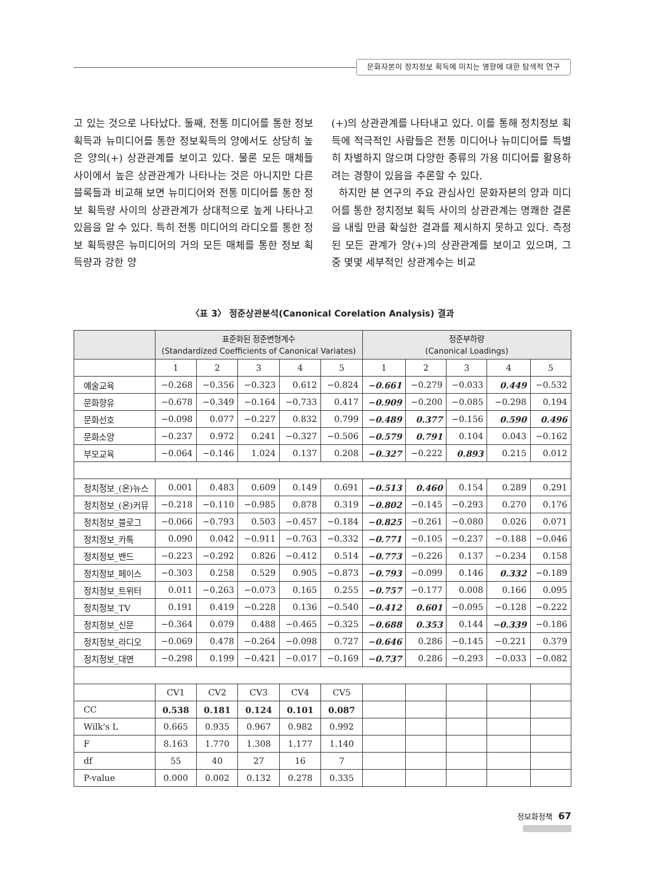문화자본이 정치정보 획득에 미치는 영향에 대한 탐색적 연구
고 있는 것으로 나타났다. 둘째, 전통 미디어를 통한 정보획득과 뉴미디어를 통한 정보획득의 양에서도 상당히 높은 양의(+) 상관관계를 보이고 있다. 물론 모든 매체들 사이에서 높은 상관관계가 나타나는 것은 아니지만 다른 블록들과 비교해 보면 뉴미디어와 전통 미디어를 통한 정보 획득량 사이의 상관관계가 상대적으로 높게 나타나고 있음을 알 수 있다. 특히 전통 미디어의 라디오를 통한 정보 획득량은 뉴미디어의 거의 모든 매체를 통한 정보 획득량과 강한 양
(+)의 상관관계를 나타내고 있다. 이를 통해 정치정보 획득에 적극적인 사람들은 전통 미디어나 뉴미디어를 특별히 차별하지 않으며 다양한 종류의 가용 미디어를 활용하려는 경향이 있음을 추론할 수 있다.
하지만 본 연구의 주요 관심사인 문화자본의 양과 미디어를 통한 정치정보 획득 사이의 상관관계는 명쾌한 결론을 내릴 만큼 확실한 결과를 제시하지 못하고 있다. 측정된 모든 관계가 양(+)의 상관관계를 보이고 있으며, 그 중 몇몇 세부적인 상관계수는 비교
〈표 3〉 정준상관분석(Canonical Corelation Analysis) 결과
| | 표준화된 정준변형계수 (Standardized Coefficients of Canonical Variates) | | | | | 정준부하량 (Canonical Loadings) | | | | |
| --- | --- | --- | --- | --- | --- | --- | --- | --- | --- | --- |
| | 1 | 2 | 3 | 4 | 5 | 1 | 2 | 3 | 4 | 5 |
| 예술교육 | −0.268 | −0.356 | −0.323 | 0.612 | −0.824 | −0.661 | −0.279 | −0.033 | 0.449 | −0.532 |
| 문화향유 | −0.678 | −0.349 | −0.164 | −0.733 | 0.417 | −0.909 | −0.200 | −0.085 | −0.298 | 0.194 |
| 문화선호 | −0.098 | 0.077 | −0.227 | 0.832 | 0.799 | −0.489 | 0.377 | −0.156 | 0.590 | 0.496 |
| 문화소양 | −0.237 | 0.972 | 0.241 | −0.327 | −0.506 | −0.579 | 0.791 | 0.104 | 0.043 | −0.162 |
| 부모교육 | −0.064 | −0.146 | 1.024 | 0.137 | 0.208 | −0.327 | −0.222 | 0.893 | 0.215 | 0.012 |
| 정치정보_(온)뉴스 | 0.001 | 0.483 | 0.609 | 0.149 | 0.691 | −0.513 | 0.460 | 0.154 | 0.289 | 0.291 |
| 정치정보_(온)커뮤 | −0.218 | −0.110 | −0.985 | 0.878 | 0.319 | −0.802 | −0.145 | −0.293 | 0.270 | 0.176 |
| 정치정보_블로그 | −0.066 | −0.793 | 0.503 | −0.457 | −0.184 | −0.825 | −0.261 | −0.080 | 0.026 | 0.071 |
| 정치정보_카톡 | 0.090 | 0.042 | −0.911 | −0.763 | −0.332 | −0.771 | −0.105 | −0.237 | −0.188 | −0.046 |
| 정치정보_밴드 | −0.223 | −0.292 | 0.826 | −0.412 | 0.514 | −0.773 | −0.226 | 0.137 | −0.234 | 0.158 |
| 정치정보_페이스 | −0.303 | 0.258 | 0.529 | 0.905 | −0.873 | −0.793 | −0.099 | 0.146 | 0.332 | −0.189 |
| 정치정보_트위터 | 0.011 | −0.263 | −0.073 | 0.165 | 0.255 | −0.757 | −0.177 | 0.008 | 0.166 | 0.095 |
| 정치정보_TV | 0.191 | 0.419 | −0.228 | 0.136 | −0.540 | −0.412 | 0.601 | −0.095 | −0.128 | −0.222 |
| 정치정보_신문 | −0.364 | 0.079 | 0.488 | −0.465 | −0.325 | −0.688 | 0.353 | 0.144 | −0.339 | −0.186 |
| 정치정보_라디오 | −0.069 | 0.478 | −0.264 | −0.098 | 0.727 | −0.646 | 0.286 | −0.145 | −0.221 | 0.379 |
| 정치정보_대면 | −0.298 | 0.199 | −0.421 | −0.017 | −0.169 | −0.737 | 0.286 | −0.293 | −0.033 | −0.082 |
| | CV1 | CV2 | CV3 | CV4 | CV5 | | | | | |
| CC | 0.538 | 0.181 | 0.124 | 0.101 | 0.087 | | | | | |
| Wilk's L | 0.665 | 0.935 | 0.967 | 0.982 | 0.992 | | | | | |
| F | 8.163 | 1.770 | 1.308 | 1.177 | 1.140 | | | | | |
| df | 55 | 40 | 27 | 16 | 7 | | | | | |
| P-value | 0.000 | 0.002 | 0.132 | 0.278 | 0.335 | | | | | |
정보화정책 67